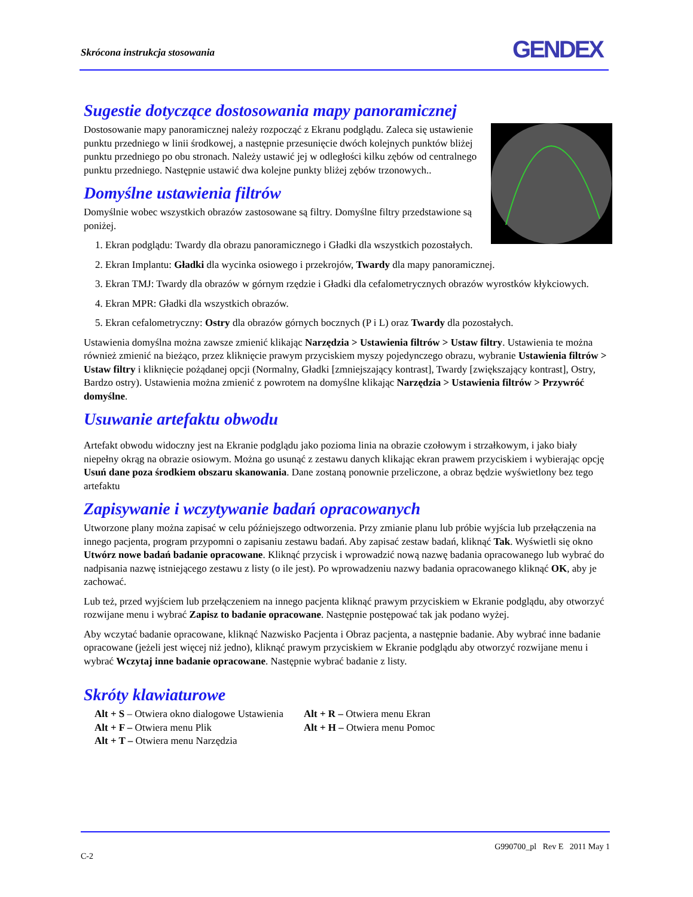Skrócona instrukcja stosowania GENDEX
Sugestie dotyczące dostosowania mapy panoramicznej
Dostosowanie mapy panoramicznej należy rozpocząć z Ekranu podglądu. Zaleca się ustawienie punktu przedniego w linii środkowej, a następnie przesunięcie dwóch kolejnych punktów bliżej punktu przedniego po obu stronach. Należy ustawić jej w odległości kilku zębów od centralnego punktu przedniego. Następnie ustawić dwa kolejne punkty bliżej zębów trzonowych..
Domyślne ustawienia filtrów
Domyślnie wobec wszystkich obrazów zastosowane są filtry. Domyślne filtry przedstawione są poniżej.
1. Ekran podglądu: Twardy dla obrazu panoramicznego i Gładki dla wszystkich pozostałych.
2. Ekran Implantu: Gładki dla wycinka osiowego i przekrojów, Twardy dla mapy panoramicznej.
3. Ekran TMJ: Twardy dla obrazów w górnym rzędzie i Gładki dla cefalometrycznych obrazów wyrostków kłykciowych.
4. Ekran MPR: Gładki dla wszystkich obrazów.
5. Ekran cefalometryczny: Ostry dla obrazów górnych bocznych (P i L) oraz Twardy dla pozostałych.
Ustawienia domyślna można zawsze zmienić klikając Narzędzia > Ustawienia filtrów > Ustaw filtry. Ustawienia te można również zmienić na bieżąco, przez kliknięcie prawym przyciskiem myszy pojedynczego obrazu, wybranie Ustawienia filtrów > Ustaw filtry i kliknięcie pożądanej opcji (Normalny, Gładki [zmniejszający kontrast], Twardy [zwiększający kontrast], Ostry, Bardzo ostry). Ustawienia można zmienić z powrotem na domyślne klikając Narzędzia > Ustawienia filtrów > Przywróć domyślne.
Usuwanie artefaktu obwodu
Artefakt obwodu widoczny jest na Ekranie podglądu jako pozioma linia na obrazie czołowym i strzałkowym, i jako biały niepełny okrąg na obrazie osiowym. Można go usunąć z zestawu danych klikając ekran prawem przyciskiem i wybierając opcję Usuń dane poza środkiem obszaru skanowania. Dane zostaną ponownie przeliczone, a obraz będzie wyświetlony bez tego artefaktu
Zapisywanie i wczytywanie badań opracowanych
Utworzone plany można zapisać w celu późniejszego odtworzenia. Przy zmianie planu lub próbie wyjścia lub przełączenia na innego pacjenta, program przypomni o zapisaniu zestawu badań. Aby zapisać zestaw badań, kliknąć Tak. Wyświetli się okno Utwórz nowe badań badanie opracowane. Kliknąć przycisk i wprowadzić nową nazwę badania opracowanego lub wybrać do nadpisania nazwę istniejącego zestawu z listy (o ile jest). Po wprowadzeniu nazwy badania opracowanego kliknąć OK, aby je zachować.
Lub też, przed wyjściem lub przełączeniem na innego pacjenta kliknąć prawym przyciskiem w Ekranie podglądu, aby otworzyć rozwijane menu i wybrać Zapisz to badanie opracowane. Następnie postępować tak jak podano wyżej.
Aby wczytać badanie opracowane, kliknąć Nazwisko Pacjenta i Obraz pacjenta, a następnie badanie. Aby wybrać inne badanie opracowane (jeżeli jest więcej niż jedno), kliknąć prawym przyciskiem w Ekranie podglądu aby otworzyć rozwijane menu i wybrać Wczytaj inne badanie opracowane. Następnie wybrać badanie z listy.
Skróty klawiaturowe
Alt + S – Otwiera okno dialogowe Ustawienia
Alt + F – Otwiera menu Plik
Alt + T – Otwiera menu Narzędzia
Alt + R – Otwiera menu Ekran
Alt + H – Otwiera menu Pomoc
G990700_pl Rev E 2011 May 1
C-2